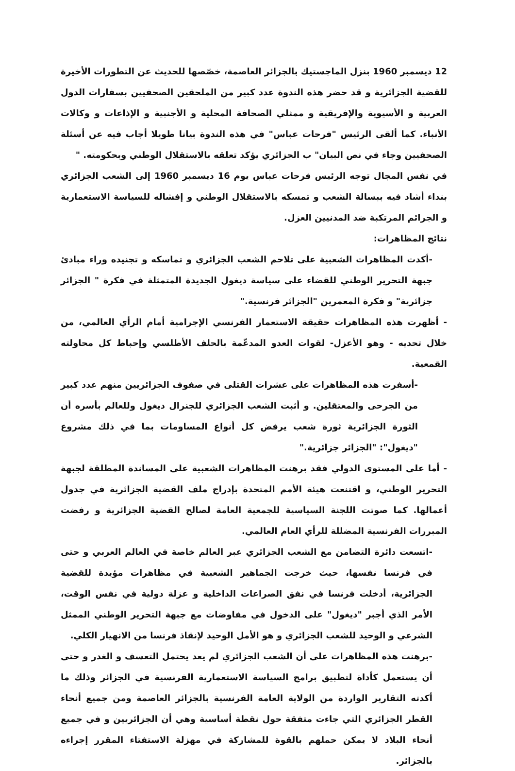12 ديسمبر 1960 بنزل الماجستيك بالجزائر العاصمة، خصّصها للحديث عن التطورات الأخيرة للقضية الجزائرية و قد حضر هذه الندوة عدد كبير من الملحقين الصحفيين بسفارات الدول العربية و الأسيوية والإفريقية و ممثلي الصحافة المحلية و الأجنبية و الإذاعات و وكالات الأنباء. كما ألقى الرئيس "فرحات عباس" في هذه الندوة بيانا طويلا أجاب فيه عن أسئلة الصحفيين وجاء في نص البيان" ب الجزائري يؤكد تعلقه بالاستقلال الوطني وبحكومته. "
في نفس المجال توجه الرئيس فرحات عباس يوم 16 ديسمبر 1960 إلى الشعب الجزائري بنداء أشاد فيه ببسالة الشعب و تمسكه بالاستقلال الوطني و إفشاله للسياسة الاستعمارية و الجرائم المرتكبة ضد المدنيين العزل.
نتائج المظاهرات:
-أكدت المظاهرات الشعبية على تلاحم الشعب الجزائري و تماسكه و تجنيده وراء مبادئ جبهة التحرير الوطني للقضاء على سياسة ديغول الجديدة المتمثلة في فكرة " الجزائر جزائرية" و فكرة المعمرين "الجزائر فرنسية."
- أظهرت هذه المظاهرات حقيقة الاستعمار الفرنسي الإجرامية أمام الرأي العالمي، من خلال تحديه - وهو الأعزل- لقوات العدو المدعّمة بالحلف الأطلسي وإحباط كل محاولته القمعية.
-أسفرت هذه المظاهرات على عشرات القتلى في صفوف الجزائريين منهم عدد كبير من الجرحى والمعتقلين. و أثبت الشعب الجزائري للجنرال ديغول وللعالم بأسره أن الثورة الجزائرية ثورة شعب يرفض كل أنواع المساومات بما في ذلك مشروع "ديغول": "الجزائر جزائرية."
- أما على المستوى الدولي فقد برهنت المظاهرات الشعبية على المساندة المطلقة لجبهة التحرير الوطني، و اقتنعت هيئة الأمم المتحدة بإدراج ملف القضية الجزائرية في جدول أعمالها. كما صوتت اللجنة السياسية للجمعية العامة لصالح القضية الجزائرية و رفضت المبررات الفرنسية المضللة للرأي العام العالمي.
-اتسعت دائرة التضامن مع الشعب الجزائري عبر العالم خاصة في العالم العربي و حتى في فرنسا نفسها، حيث خرجت الجماهير الشعبية في مظاهرات مؤيدة للقضية الجزائرية، أدخلت فرنسا في نفق الصراعات الداخلية و عزلة دولية في نفس الوقت، الأمر الذي أجبر "ديغول" على الدخول في مفاوضات مع جبهة التحرير الوطني الممثل الشرعي و الوحيد للشعب الجزائري و هو الأمل الوحيد لإنقاذ فرنسا من الانهيار الكلي.
-برهنت هذه المظاهرات على أن الشعب الجزائري لم يعد يحتمل التعسف و الغدر و حتى أن يستعمل كأداة لتطبيق برامج السياسة الاستعمارية الفرنسية في الجزائر وذلك ما أكدته التقارير الواردة من الولاية العامة الفرنسية بالجزائر العاصمة ومن جميع أنحاء القطر الجزائري التي جاءت متفقة حول نقطة أساسية وهي أن الجزائريين و في جميع أنحاء البلاد لا يمكن حملهم بالقوة للمشاركة في مهزلة الاستفتاء المقرر إجراءه بالجزائر.